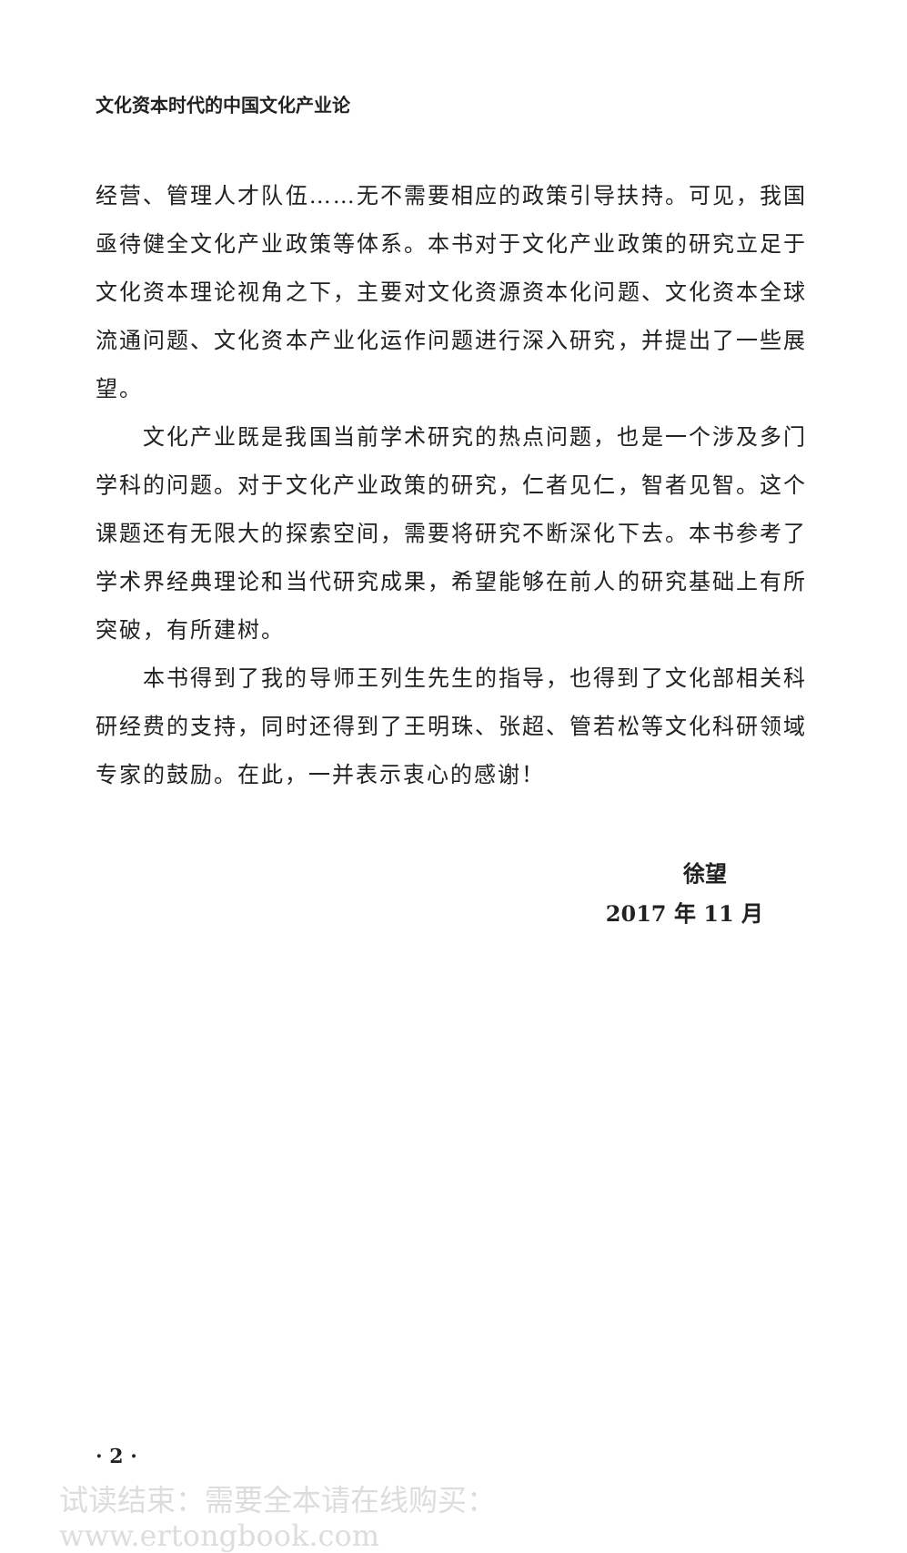文化资本时代的中国文化产业论
经营、管理人才队伍……无不需要相应的政策引导扶持。可见，我国亟待健全文化产业政策等体系。本书对于文化产业政策的研究立足于文化资本理论视角之下，主要对文化资源资本化问题、文化资本全球流通问题、文化资本产业化运作问题进行深入研究，并提出了一些展望。
文化产业既是我国当前学术研究的热点问题，也是一个涉及多门学科的问题。对于文化产业政策的研究，仁者见仁，智者见智。这个课题还有无限大的探索空间，需要将研究不断深化下去。本书参考了学术界经典理论和当代研究成果，希望能够在前人的研究基础上有所突破，有所建树。
本书得到了我的导师王列生先生的指导，也得到了文化部相关科研经费的支持，同时还得到了王明珠、张超、管若松等文化科研领域专家的鼓励。在此，一并表示衷心的感谢！
徐望
2017 年 11 月
· 2 ·
试读结束：需要全本请在线购买： www.ertongbook.com